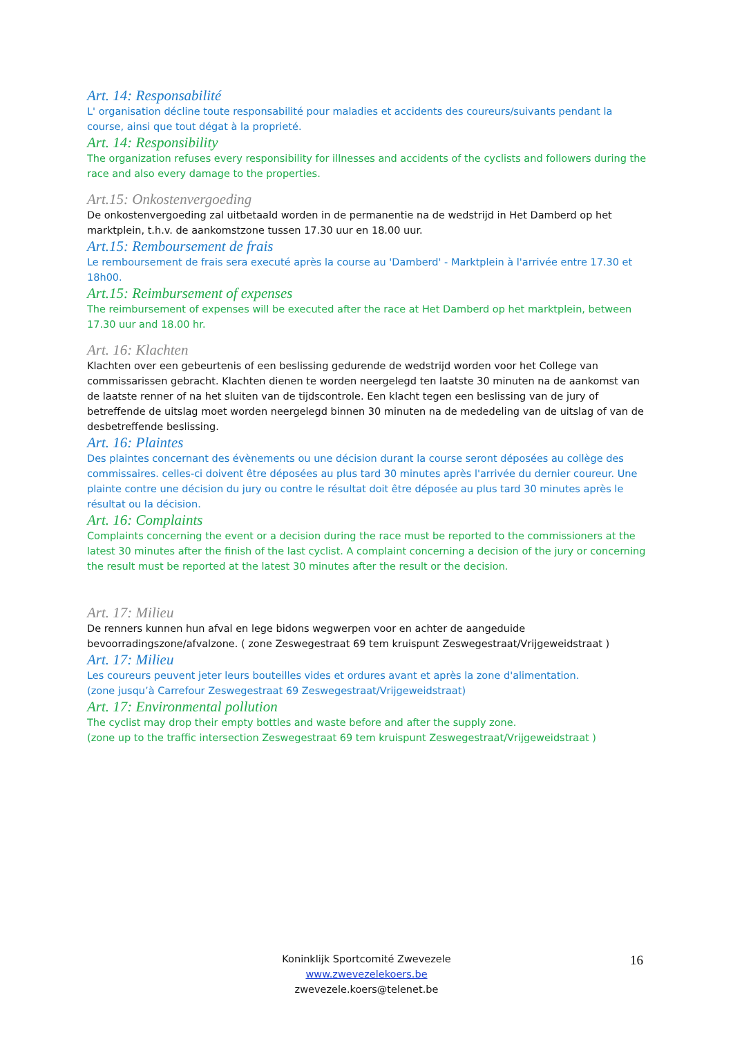Art. 14: Responsabilité
L' organisation décline toute responsabilité pour maladies et accidents des coureurs/suivants pendant la course, ainsi que tout dégat à la proprieté.
Art. 14: Responsibility
The organization refuses every responsibility for illnesses and accidents of the cyclists and followers during the race and also every damage to the properties.
Art.15: Onkostenvergoeding
De onkostenvergoeding zal uitbetaald worden in de permanentie na de wedstrijd in Het Damberd op het marktplein, t.h.v. de aankomstzone tussen 17.30 uur en 18.00 uur.
Art.15: Remboursement de frais
Le remboursement de frais sera executé après la course au 'Damberd' - Marktplein à l'arrivée entre 17.30 et 18h00.
Art.15: Reimbursement of expenses
The reimbursement of expenses will be executed after the race at Het Damberd op het marktplein, between 17.30 uur and 18.00 hr.
Art. 16: Klachten
Klachten over een gebeurtenis of een beslissing gedurende de wedstrijd worden voor het College van commissarissen gebracht. Klachten dienen te worden neergelegd ten laatste 30 minuten na de aankomst van de laatste renner of na het sluiten van de tijdscontrole. Een klacht tegen een beslissing van de jury of betreffende de uitslag moet worden neergelegd binnen 30 minuten na de mededeling van de uitslag of van de desbetreffende beslissing.
Art. 16: Plaintes
Des plaintes concernant des évènements ou une décision durant la course seront déposées au collège des commissaires. celles-ci doivent être déposées au plus tard 30 minutes après l'arrivée du dernier coureur. Une plainte contre une décision du jury ou contre le résultat doit être déposée au plus tard 30 minutes après le résultat ou la décision.
Art. 16: Complaints
Complaints concerning the event or a decision during the race must be reported to the commissioners at the latest 30 minutes after the finish of the last cyclist. A complaint concerning a decision of the jury or concerning the result must be reported at the latest 30 minutes after the result or the decision.
Art. 17: Milieu
De renners kunnen hun afval en lege bidons wegwerpen voor en achter de aangeduide bevoorradingszone/afvalzone. ( zone Zeswegestraat 69 tem kruispunt Zeswegestraat/Vrijgeweidstraat )
Art. 17: Milieu
Les coureurs peuvent jeter leurs bouteilles vides et ordures avant et après la zone d'alimentation.
(zone jusqu’à Carrefour Zeswegestraat 69 Zeswegestraat/Vrijgeweidstraat)
Art. 17: Environmental pollution
The cyclist may drop their empty bottles and waste before and after the supply zone.
(zone up to the traffic intersection Zeswegestraat 69 tem kruispunt Zeswegestraat/Vrijgeweidstraat )
Koninklijk Sportcomité Zwevezele
www.zwevezelekoers.be
zwevezele.koers@telenet.be
16